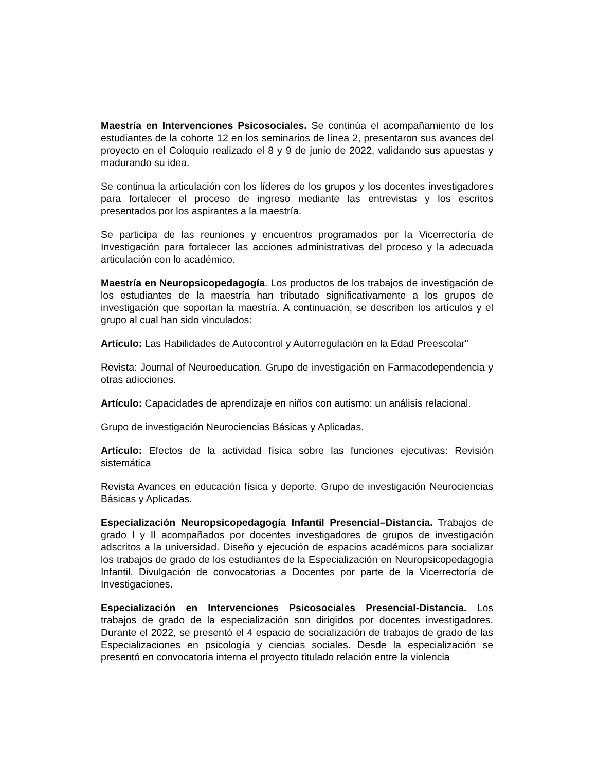Maestría en Intervenciones Psicosociales. Se continúa el acompañamiento de los estudiantes de la cohorte 12 en los seminarios de línea 2, presentaron sus avances del proyecto en el Coloquio realizado el 8 y 9 de junio de 2022, validando sus apuestas y madurando su idea.
Se continua la articulación con los líderes de los grupos y los docentes investigadores para fortalecer el proceso de ingreso mediante las entrevistas y los escritos presentados por los aspirantes a la maestría.
Se participa de las reuniones y encuentros programados por la Vicerrectoría de Investigación para fortalecer las acciones administrativas del proceso y la adecuada articulación con lo académico.
Maestría en Neuropsicopedagogía. Los productos de los trabajos de investigación de los estudiantes de la maestría han tributado significativamente a los grupos de investigación que soportan la maestría. A continuación, se describen los artículos y el grupo al cual han sido vinculados:
Artículo: Las Habilidades de Autocontrol y Autorregulación en la Edad Preescolar"
Revista: Journal of Neuroeducation. Grupo de investigación en Farmacodependencia y otras adicciones.
Artículo: Capacidades de aprendizaje en niños con autismo: un análisis relacional.
Grupo de investigación Neurociencias Básicas y Aplicadas.
Artículo: Efectos de la actividad física sobre las funciones ejecutivas: Revisión sistemática
Revista Avances en educación física y deporte. Grupo de investigación Neurociencias Básicas y Aplicadas.
Especialización Neuropsicopedagogía Infantil Presencial–Distancia. Trabajos de grado I y II acompañados por docentes investigadores de grupos de investigación adscritos a la universidad. Diseño y ejecución de espacios académicos para socializar los trabajos de grado de los estudiantes de la Especialización en Neuropsicopedagogía Infantil. Divulgación de convocatorias a Docentes por parte de la Vicerrectoría de Investigaciones.
Especialización en Intervenciones Psicosociales Presencial-Distancia. Los trabajos de grado de la especialización son dirigidos por docentes investigadores. Durante el 2022, se presentó el 4 espacio de socialización de trabajos de grado de las Especializaciones en psicología y ciencias sociales. Desde la especialización se presentó en convocatoria interna el proyecto titulado relación entre la violencia